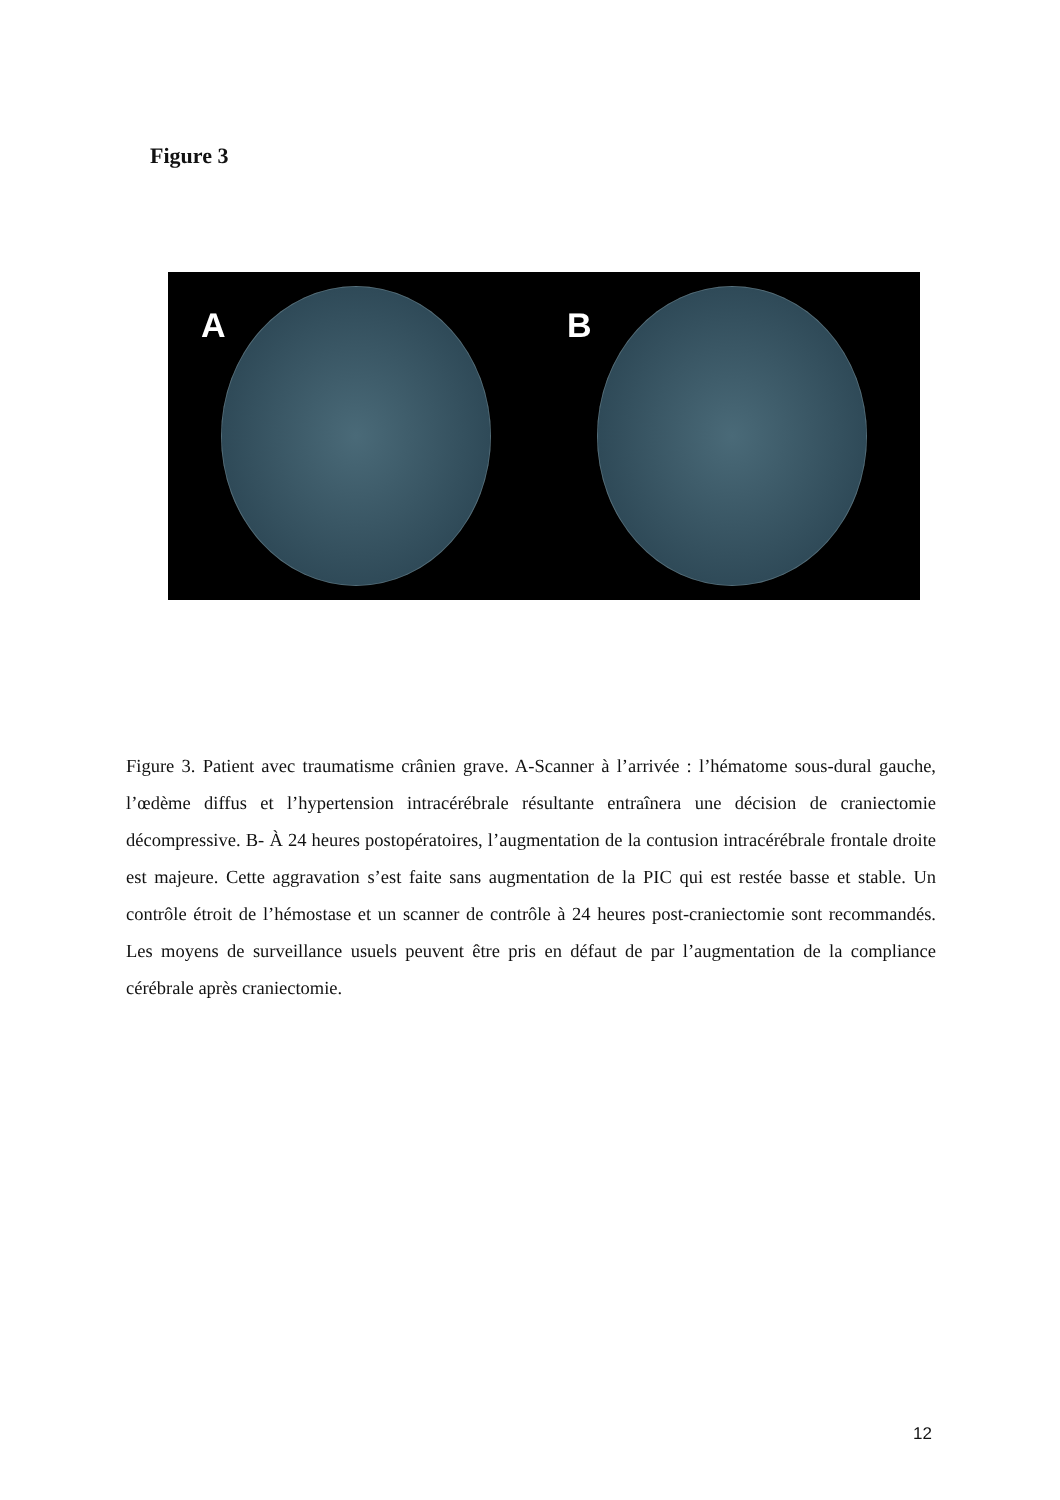Figure 3
A
B
Figure 3. Patient avec traumatisme crânien grave. A-Scanner à l’arrivée : l’hématome sous-dural gauche, l’œdème diffus et l’hypertension intracérébrale résultante entraînera une décision de craniectomie décompressive. B- À 24 heures postopératoires, l’augmentation de la contusion intracérébrale frontale droite est majeure. Cette aggravation s’est faite sans augmentation de la PIC qui est restée basse et stable. Un contrôle étroit de l’hémostase et un scanner de contrôle à 24 heures post-craniectomie sont recommandés. Les moyens de surveillance usuels peuvent être pris en défaut de par l’augmentation de la compliance cérébrale après craniectomie.
12